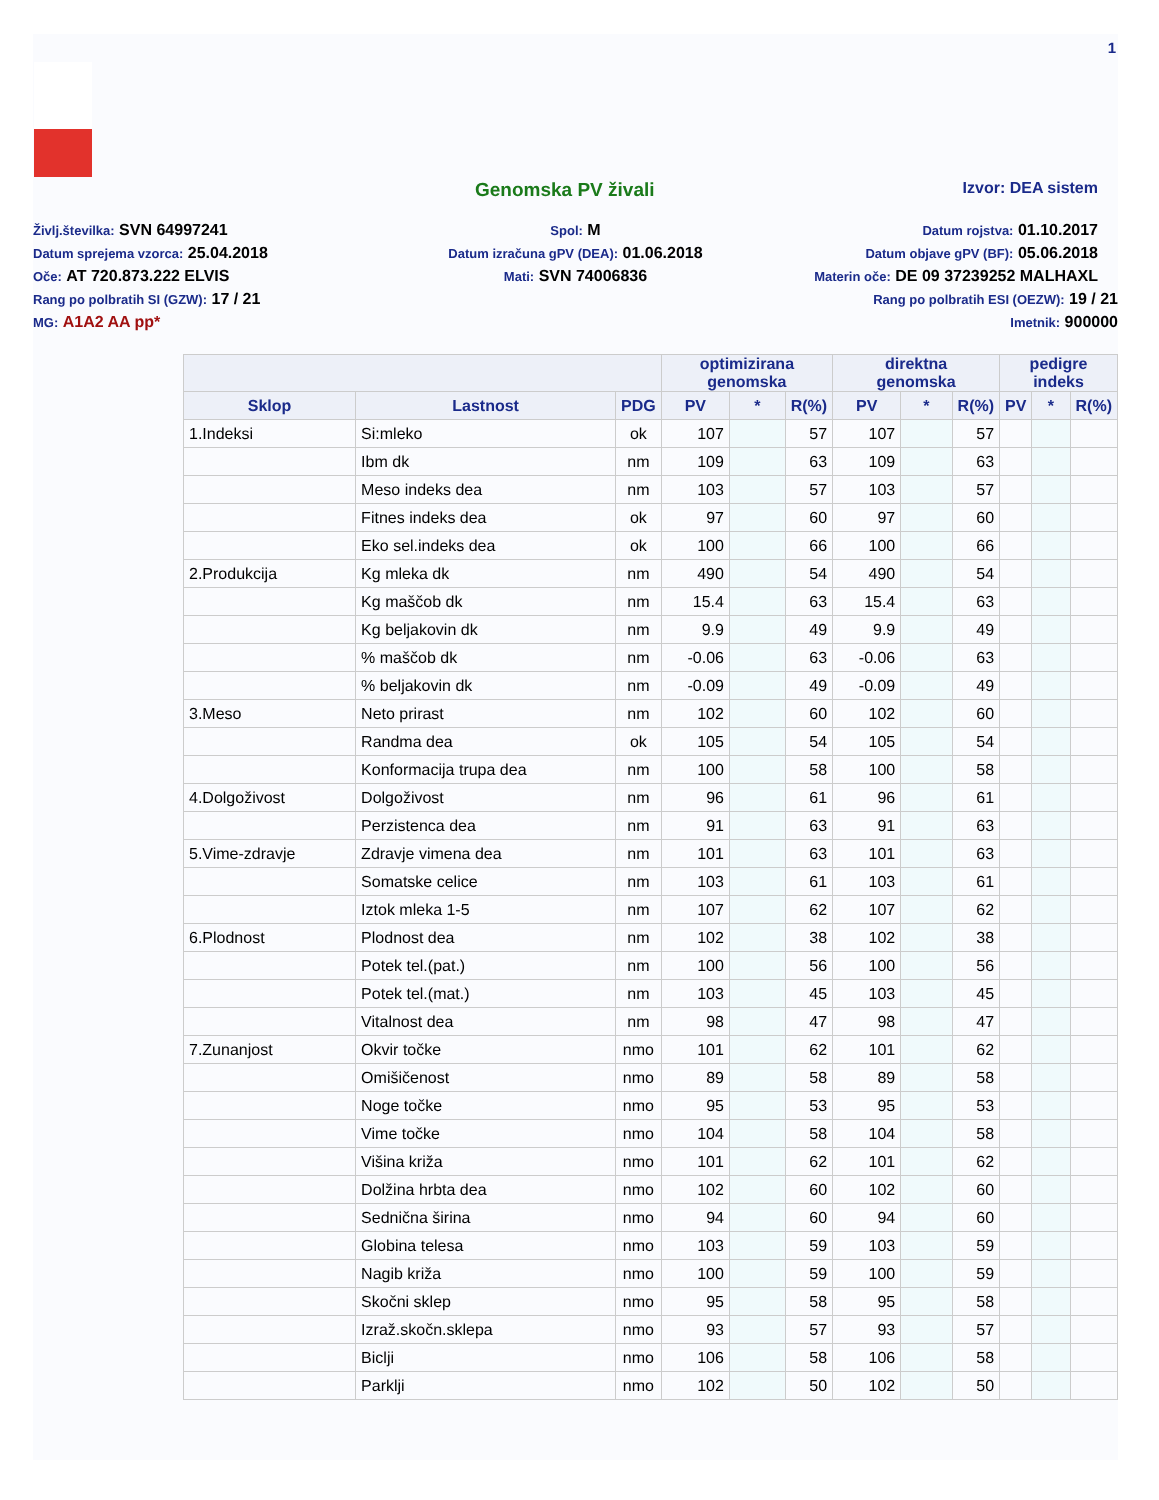1
Genomska PV živali Izvor: DEA sistem
Življ.številka: SVN 64997241
Spol: M
Datum rojstva: 01.10.2017
Datum sprejema vzorca: 25.04.2018
Datum izračuna gPV (DEA): 01.06.2018
Datum objave gPV (BF): 05.06.2018
Oče: AT 720.873.222 ELVIS
Mati: SVN 74006836
Materin oče: DE 09 37239252 MALHAXL
Rang po polbratih SI (GZW): 17 / 21
Rang po polbratih ESI (OEZW): 19 / 21
MG: A1A2 AA pp*
Imetnik: 900000
| | | | optimizirana genomska | | | direktna genomska | | | pedigre indeks | | |
| --- | --- | --- | --- | --- | --- | --- | --- | --- | --- | --- | --- |
| Sklop | Lastnost | PDG | PV | * | R(%) | PV | * | R(%) | PV | * | R(%) |
| 1.Indeksi | Si:mleko | ok | 107 | | 57 | 107 | | 57 | | | |
| | Ibm dk | nm | 109 | | 63 | 109 | | 63 | | | |
| | Meso indeks dea | nm | 103 | | 57 | 103 | | 57 | | | |
| | Fitnes indeks dea | ok | 97 | | 60 | 97 | | 60 | | | |
| | Eko sel.indeks dea | ok | 100 | | 66 | 100 | | 66 | | | |
| 2.Produkcija | Kg mleka dk | nm | 490 | | 54 | 490 | | 54 | | | |
| | Kg maščob dk | nm | 15.4 | | 63 | 15.4 | | 63 | | | |
| | Kg beljakovin dk | nm | 9.9 | | 49 | 9.9 | | 49 | | | |
| | % maščob dk | nm | -0.06 | | 63 | -0.06 | | 63 | | | |
| | % beljakovin dk | nm | -0.09 | | 49 | -0.09 | | 49 | | | |
| 3.Meso | Neto prirast | nm | 102 | | 60 | 102 | | 60 | | | |
| | Randma dea | ok | 105 | | 54 | 105 | | 54 | | | |
| | Konformacija trupa dea | nm | 100 | | 58 | 100 | | 58 | | | |
| 4.Dolgoživost | Dolgoživost | nm | 96 | | 61 | 96 | | 61 | | | |
| | Perzistenca dea | nm | 91 | | 63 | 91 | | 63 | | | |
| 5.Vime-zdravje | Zdravje vimena dea | nm | 101 | | 63 | 101 | | 63 | | | |
| | Somatske celice | nm | 103 | | 61 | 103 | | 61 | | | |
| | Iztok mleka 1-5 | nm | 107 | | 62 | 107 | | 62 | | | |
| 6.Plodnost | Plodnost dea | nm | 102 | | 38 | 102 | | 38 | | | |
| | Potek tel.(pat.) | nm | 100 | | 56 | 100 | | 56 | | | |
| | Potek tel.(mat.) | nm | 103 | | 45 | 103 | | 45 | | | |
| | Vitalnost dea | nm | 98 | | 47 | 98 | | 47 | | | |
| 7.Zunanjost | Okvir točke | nmo | 101 | | 62 | 101 | | 62 | | | |
| | Omišičenost | nmo | 89 | | 58 | 89 | | 58 | | | |
| | Noge točke | nmo | 95 | | 53 | 95 | | 53 | | | |
| | Vime točke | nmo | 104 | | 58 | 104 | | 58 | | | |
| | Višina križa | nmo | 101 | | 62 | 101 | | 62 | | | |
| | Dolžina hrbta dea | nmo | 102 | | 60 | 102 | | 60 | | | |
| | Sednična širina | nmo | 94 | | 60 | 94 | | 60 | | | |
| | Globina telesa | nmo | 103 | | 59 | 103 | | 59 | | | |
| | Nagib križa | nmo | 100 | | 59 | 100 | | 59 | | | |
| | Skočni sklep | nmo | 95 | | 58 | 95 | | 58 | | | |
| | Izraž.skočn.sklepa | nmo | 93 | | 57 | 93 | | 57 | | | |
| | Biclji | nmo | 106 | | 58 | 106 | | 58 | | | |
| | Parklji | nmo | 102 | | 50 | 102 | | 50 | | | |